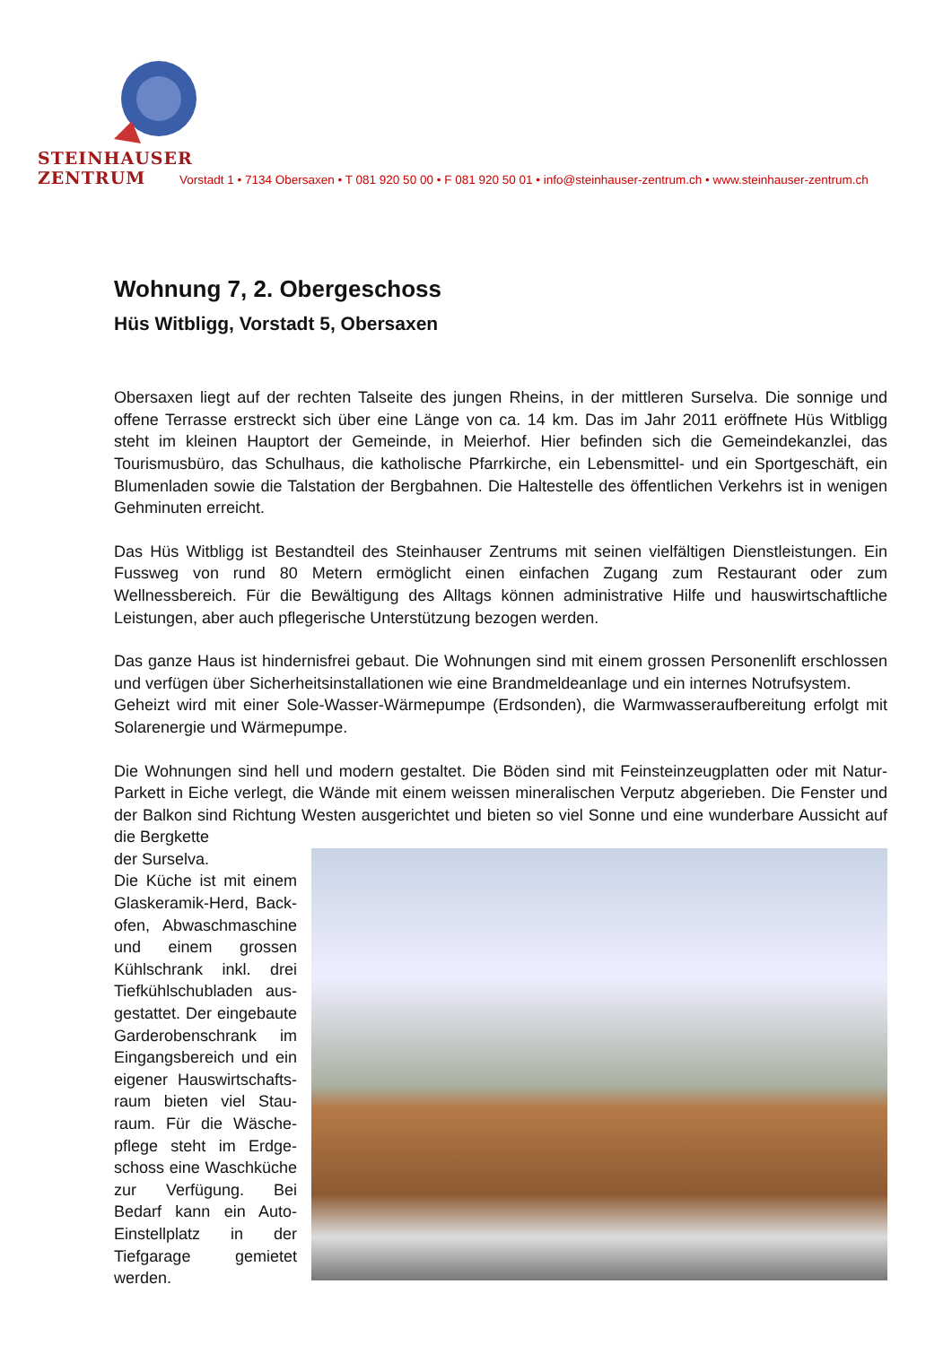STEINHAUSER ZENTRUM
Vorstadt 1 • 7134 Obersaxen • T 081 920 50 00 • F 081 920 50 01 • info@steinhauser-zentrum.ch • www.steinhauser-zentrum.ch
Wohnung 7, 2. Obergeschoss
Hüs Witbligg, Vorstadt 5, Obersaxen
Obersaxen liegt auf der rechten Talseite des jungen Rheins, in der mittleren Surselva. Die sonnige und offene Terrasse erstreckt sich über eine Länge von ca. 14 km. Das im Jahr 2011 eröffnete Hüs Witbligg steht im kleinen Hauptort der Gemeinde, in Meierhof. Hier befinden sich die Gemeindekanzlei, das Tourismusbüro, das Schulhaus, die katholische Pfarrkirche, ein Lebensmittel- und ein Sportgeschäft, ein Blumenladen sowie die Talstation der Bergbahnen. Die Haltestelle des öffentlichen Verkehrs ist in wenigen Gehminuten erreicht.
Das Hüs Witbligg ist Bestandteil des Steinhauser Zentrums mit seinen vielfältigen Dienstleistungen. Ein Fussweg von rund 80 Metern ermöglicht einen einfachen Zugang zum Restaurant oder zum Wellnessbereich. Für die Bewältigung des Alltags können administrative Hilfe und hauswirtschaftliche Leistungen, aber auch pflegerische Unterstützung bezogen werden.
Das ganze Haus ist hindernisfrei gebaut. Die Wohnungen sind mit einem grossen Personenlift erschlossen und verfügen über Sicherheitsinstallationen wie eine Brandmeldeanlage und ein internes Notrufsystem.
Geheizt wird mit einer Sole-Wasser-Wärmepumpe (Erdsonden), die Warmwasseraufbereitung erfolgt mit Solarenergie und Wärmepumpe.
Die Wohnungen sind hell und modern gestaltet. Die Böden sind mit Feinsteinzeugplatten oder mit Natur-Parkett in Eiche verlegt, die Wände mit einem weissen mineralischen Verputz abgerieben. Die Fenster und der Balkon sind Richtung Westen ausgerichtet und bieten so viel Sonne und eine wunderbare Aussicht auf die Bergkette
der Surselva.
Die Küche ist mit einem Glaskeramik-Herd, Back­ofen, Abwaschmaschine und einem grossen Kühlschrank inkl. drei Tiefkühlschubladen aus­gestattet. Der eingebaute Garderobenschrank im Eingangsbereich und ein eigener Hauswirtschafts­raum bieten viel Stau­raum. Für die Wäsche­pflege steht im Erdge­schoss eine Waschküche zur Verfügung. Bei Bedarf kann ein Auto-Einstell­platz in der Tiefgarage gemietet werden.